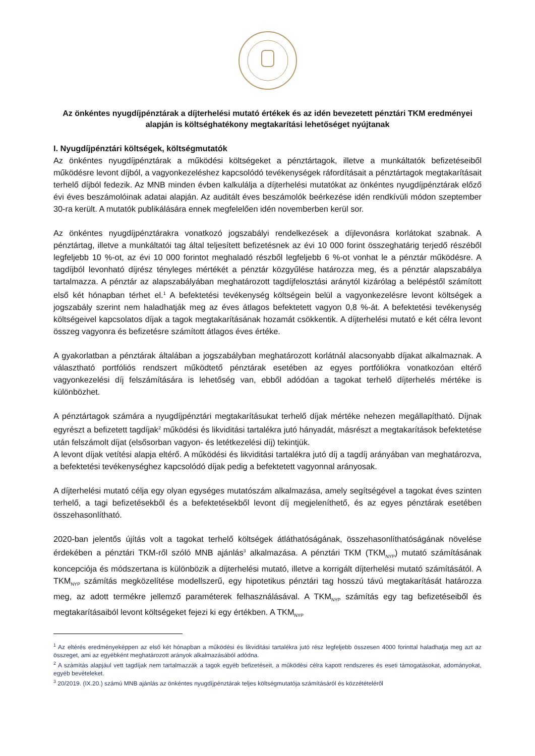Az önkéntes nyugdíjpénztárak a díjterhelési mutató értékek és az idén bevezetett pénztári TKM eredményei alapján is költséghatékony megtakarítási lehetőséget nyújtanak
I. Nyugdíjpénztári költségek, költségmutatók
Az önkéntes nyugdíjpénztárak a működési költségeket a pénztártagok, illetve a munkáltatók befizetéseiből működésre levont díjból, a vagyonkezeléshez kapcsolódó tevékenységek ráfordításait a pénztártagok megtakarításait terhelő díjból fedezik. Az MNB minden évben kalkulálja a díjterhelési mutatókat az önkéntes nyugdíjpénztárak előző évi éves beszámolóinak adatai alapján. Az auditált éves beszámolók beérkezése idén rendkívüli módon szeptember 30-ra került. A mutatók publikálására ennek megfelelően idén novemberben kerül sor.
Az önkéntes nyugdíjpénztárakra vonatkozó jogszabályi rendelkezések a díjlevonásra korlátokat szabnak. A pénztártag, illetve a munkáltatói tag által teljesített befizetésnek az évi 10 000 forint összeghatárig terjedő részéből legfeljebb 10 %-ot, az évi 10 000 forintot meghaladó részből legfeljebb 6 %-ot vonhat le a pénztár működésre. A tagdíjból levonható díjrész tényleges mértékét a pénztár közgyűlése határozza meg, és a pénztár alapszabálya tartalmazza. A pénztár az alapszabályában meghatározott tagdíjfelosztási aránytól kizárólag a belépéstől számított első két hónapban térhet el.<sup>1</sup> A befektetési tevékenység költségein belül a vagyonkezelésre levont költségek a jogszabály szerint nem haladhatják meg az éves átlagos befektetett vagyon 0,8 %-át. A befektetési tevékenység költségeivel kapcsolatos díjak a tagok megtakarításának hozamát csökkentik. A díjterhelési mutató e két célra levont összeg vagyonra és befizetésre számított átlagos éves értéke.
A gyakorlatban a pénztárak általában a jogszabályban meghatározott korlátnál alacsonyabb díjakat alkalmaznak. A választható portfóliós rendszert működtető pénztárak esetében az egyes portfóliókra vonatkozóan eltérő vagyonkezelési díj felszámítására is lehetőség van, ebből adódóan a tagokat terhelő díjterhelés mértéke is különbözhet.
A pénztártagok számára a nyugdíjpénztári megtakarításukat terhelő díjak mértéke nehezen megállapítható. Díjnak egyrészt a befizetett tagdíjak<sup>2</sup> működési és likviditási tartalékra jutó hányadát, másrészt a megtakarítások befektetése után felszámolt díjat (elsősorban vagyon- és letétkezelési díj) tekintjük.
A levont díjak vetítési alapja eltérő. A működési és likviditási tartalékra jutó díj a tagdíj arányában van meghatározva, a befektetési tevékenységhez kapcsolódó díjak pedig a befektetett vagyonnal arányosak.
A díjterhelési mutató célja egy olyan egységes mutatószám alkalmazása, amely segítségével a tagokat éves szinten terhelő, a tagi befizetésekből és a befektetésekből levont díj megjeleníthető, és az egyes pénztárak esetében összehasonlítható.
2020-ban jelentős újítás volt a tagokat terhelő költségek átláthatóságának, összehasonlíthatóságának növelése érdekében a pénztári TKM-ről szóló MNB ajánlás<sup>3</sup> alkalmazása. A pénztári TKM (TKM<sub>NYP</sub>) mutató számításának koncepciója és módszertana is különbözik a díjterhelési mutató, illetve a korrigált díjterhelési mutató számításától. A TKM<sub>NYP</sub> számítás megközelítése modellszerű, egy hipotetikus pénztári tag hosszú távú megtakarítását határozza meg, az adott termékre jellemző paraméterek felhasználásával. A TKM<sub>NYP</sub> számítás egy tag befizetéseiből és megtakarításaiból levont költségeket fejezi ki egy értékben. A TKM<sub>NYP</sub>
<sup>1</sup> Az eltérés eredményeképpen az első két hónapban a működési és likviditási tartalékra jutó rész legfeljebb összesen 4000 forinttal haladhatja meg azt az összeget, ami az egyébként meghatározott arányok alkalmazásából adódna.
<sup>2</sup> A számítás alapjául vett tagdíjak nem tartalmazzák a tagok egyéb befizetéseit, a működési célra kapott rendszeres és eseti támogatásokat, adományokat, egyéb bevételeket.
<sup>3</sup> 20/2019. (IX.20.) számú MNB ajánlás az önkéntes nyugdíjpénztárak teljes költségmutatója számításáról és közzétételéről